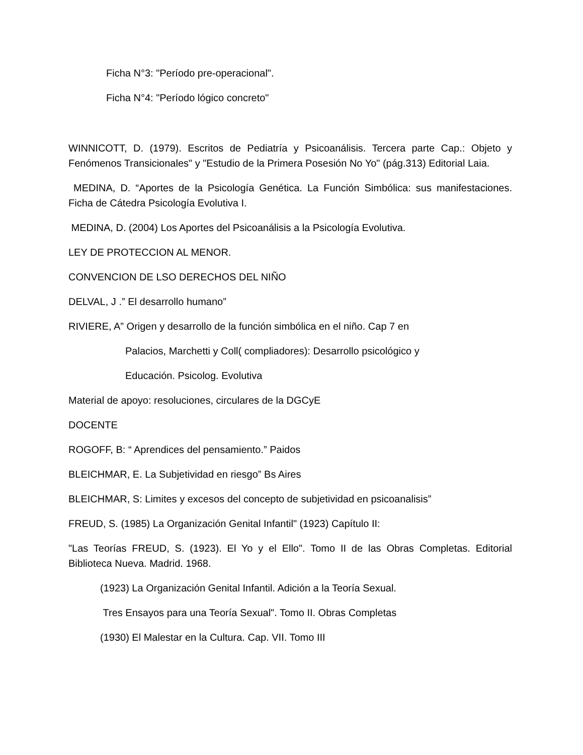Ficha N°3: "Período pre-operacional".
Ficha N°4: "Período lógico concreto"
WINNICOTT, D. (1979). Escritos de Pediatría y Psicoanálisis. Tercera parte Cap.: Objeto y Fenómenos Transicionales" y "Estudio de la Primera Posesión No Yo" (pág.313) Editorial Laia.
MEDINA, D. “Aportes de la Psicología Genética. La Función Simbólica: sus manifestaciones. Ficha de Cátedra Psicología Evolutiva I.
MEDINA, D. (2004) Los Aportes del Psicoanálisis a la Psicología Evolutiva.
LEY DE PROTECCION AL MENOR.
CONVENCION DE LSO DERECHOS DEL NIÑO
DELVAL, J .” El desarrollo humano”
RIVIERE, A” Origen y desarrollo de la función simbólica en el niño. Cap 7 en
Palacios, Marchetti y Coll( compliadores): Desarrollo psicológico y
Educación. Psicolog. Evolutiva
Material de apoyo: resoluciones, circulares de la DGCyE
DOCENTE
ROGOFF, B: “ Aprendices del pensamiento.” Paidos
BLEICHMAR, E. La Subjetividad en riesgo” Bs Aires
BLEICHMAR, S: Limites y excesos del concepto de subjetividad en psicoanalisis”
FREUD, S. (1985) La Organización Genital Infantil" (1923) Capítulo II:
"Las Teorías FREUD, S. (1923). El Yo y el Ello". Tomo II de las Obras Completas. Editorial Biblioteca Nueva. Madrid. 1968.
(1923) La Organización Genital Infantil. Adición a la Teoría Sexual.
Tres Ensayos para una Teoría Sexual". Tomo II. Obras Completas
(1930) El Malestar en la Cultura. Cap. VII. Tomo III